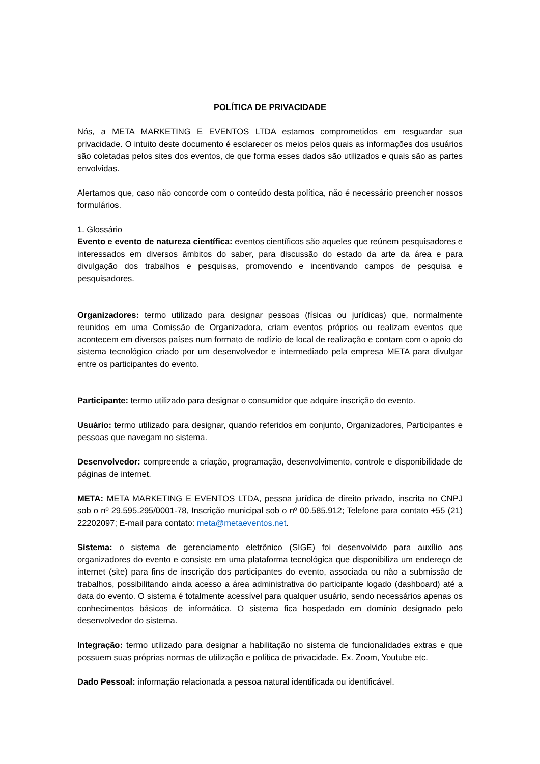POLÍTICA DE PRIVACIDADE
Nós, a META MARKETING E EVENTOS LTDA estamos comprometidos em resguardar sua privacidade. O intuito deste documento é esclarecer os meios pelos quais as informações dos usuários são coletadas pelos sites dos eventos, de que forma esses dados são utilizados e quais são as partes envolvidas.
Alertamos que, caso não concorde com o conteúdo desta política, não é necessário preencher nossos formulários.
1. Glossário
Evento e evento de natureza científica: eventos científicos são aqueles que reúnem pesquisadores e interessados em diversos âmbitos do saber, para discussão do estado da arte da área e para divulgação dos trabalhos e pesquisas, promovendo e incentivando campos de pesquisa e pesquisadores.
Organizadores: termo utilizado para designar pessoas (físicas ou jurídicas) que, normalmente reunidos em uma Comissão de Organizadora, criam eventos próprios ou realizam eventos que acontecem em diversos países num formato de rodízio de local de realização e contam com o apoio do sistema tecnológico criado por um desenvolvedor e intermediado pela empresa META para divulgar entre os participantes do evento.
Participante: termo utilizado para designar o consumidor que adquire inscrição do evento.
Usuário: termo utilizado para designar, quando referidos em conjunto, Organizadores, Participantes e pessoas que navegam no sistema.
Desenvolvedor: compreende a criação, programação, desenvolvimento, controle e disponibilidade de páginas de internet.
META: META MARKETING E EVENTOS LTDA, pessoa jurídica de direito privado, inscrita no CNPJ sob o nº 29.595.295/0001-78, Inscrição municipal sob o nº 00.585.912; Telefone para contato +55 (21) 22202097; E-mail para contato: meta@metaeventos.net.
Sistema: o sistema de gerenciamento eletrônico (SIGE) foi desenvolvido para auxílio aos organizadores do evento e consiste em uma plataforma tecnológica que disponibiliza um endereço de internet (site) para fins de inscrição dos participantes do evento, associada ou não a submissão de trabalhos, possibilitando ainda acesso a área administrativa do participante logado (dashboard) até a data do evento. O sistema é totalmente acessível para qualquer usuário, sendo necessários apenas os conhecimentos básicos de informática. O sistema fica hospedado em domínio designado pelo desenvolvedor do sistema.
Integração: termo utilizado para designar a habilitação no sistema de funcionalidades extras e que possuem suas próprias normas de utilização e política de privacidade. Ex. Zoom, Youtube etc.
Dado Pessoal: informação relacionada a pessoa natural identificada ou identificável.